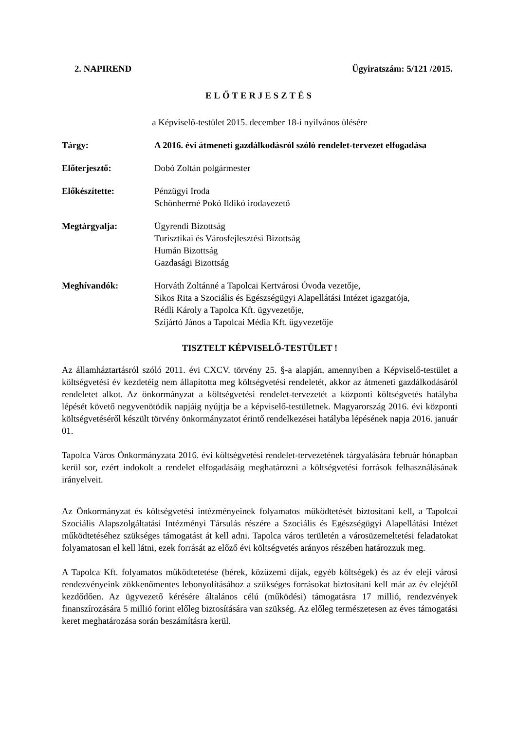2. NAPIREND Ügyiratszám: 5/121 /2015.
ELŐTERJESZTÉS
a Képviselő-testület 2015. december 18-i nyilvános ülésére
Tárgy: A 2016. évi átmeneti gazdálkodásról szóló rendelet-tervezet elfogadása
Előterjesztő: Dobó Zoltán polgármester
Előkészítette: Pénzügyi Iroda
Schönherrné Pokó Ildikó irodavezető
Megtárgyalja: Ügyrendi Bizottság
Turisztikai és Városfejlesztési Bizottság
Humán Bizottság
Gazdasági Bizottság
Meghívandók: Horváth Zoltánné a Tapolcai Kertvárosi Óvoda vezetője,
Sikos Rita a Szociális és Egészségügyi Alapellátási Intézet igazgatója,
Rédli Károly a Tapolca Kft. ügyvezetője,
Szijártó János a Tapolcai Média Kft. ügyvezetője
TISZTELT KÉPVISELŐ-TESTÜLET !
Az államháztartásról szóló 2011. évi CXCV. törvény 25. §-a alapján, amennyiben a Képviselő-testület a költségvetési év kezdetéig nem állapította meg költségvetési rendeletét, akkor az átmeneti gazdálkodásáról rendeletet alkot. Az önkormányzat a költségvetési rendelet-tervezetét a központi költségvetés hatályba lépését követő negyvenötödik napjáig nyújtja be a képviselő-testületnek. Magyarország 2016. évi központi költségvetéséről készült törvény önkormányzatot érintő rendelkezései hatályba lépésének napja 2016. január 01.
Tapolca Város Önkormányzata 2016. évi költségvetési rendelet-tervezetének tárgyalására február hónapban kerül sor, ezért indokolt a rendelet elfogadásáig meghatározni a költségvetési források felhasználásának irányelveit.
Az Önkormányzat és költségvetési intézményeinek folyamatos működtetését biztosítani kell, a Tapolcai Szociális Alapszolgáltatási Intézményi Társulás részére a Szociális és Egészségügyi Alapellátási Intézet működtetéséhez szükséges támogatást át kell adni. Tapolca város területén a városüzemeltetési feladatokat folyamatosan el kell látni, ezek forrását az előző évi költségvetés arányos részében határozzuk meg.
A Tapolca Kft. folyamatos működtetetése (bérek, közüzemi díjak, egyéb költségek) és az év eleji városi rendezvényeink zökkenőmentes lebonyolításához a szükséges forrásokat biztosítani kell már az év elejétől kezdődően. Az ügyvezető kérésére általános célú (működési) támogatásra 17 millió, rendezvények finanszírozására 5 millió forint előleg biztosítására van szükség. Az előleg természetesen az éves támogatási keret meghatározása során beszámításra kerül.